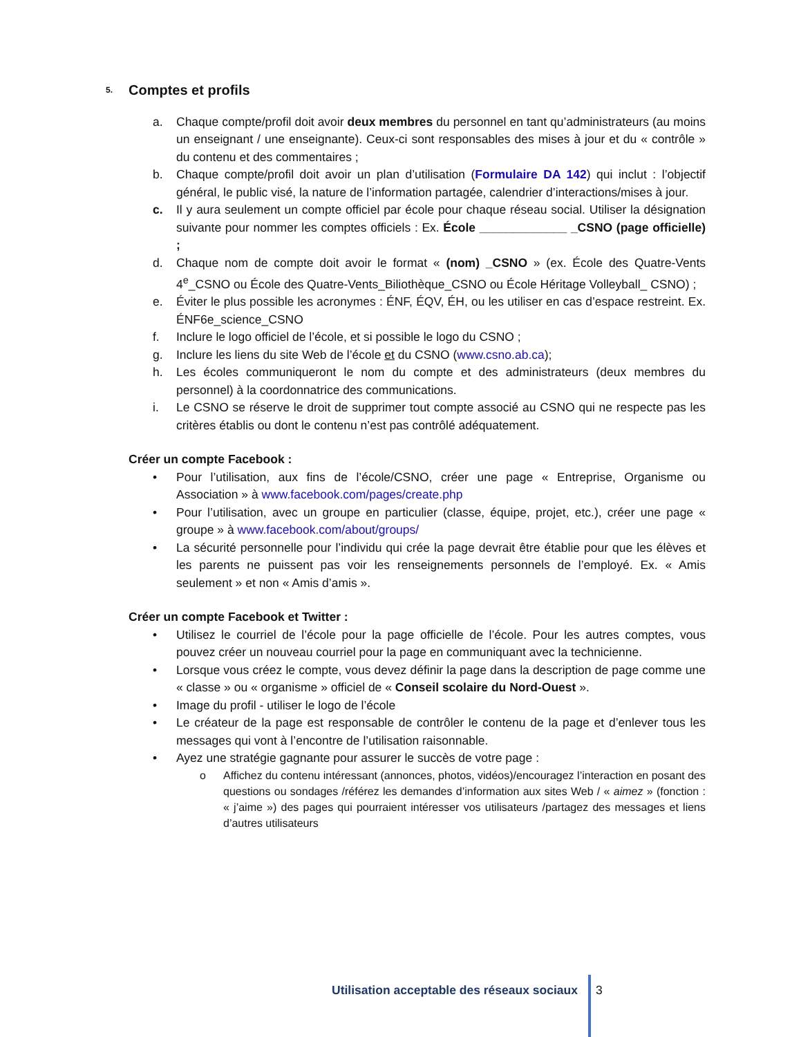5. Comptes et profils
a. Chaque compte/profil doit avoir deux membres du personnel en tant qu’administrateurs (au moins un enseignant / une enseignante). Ceux-ci sont responsables des mises à jour et du « contrôle » du contenu et des commentaires ;
b. Chaque compte/profil doit avoir un plan d’utilisation (Formulaire DA 142) qui inclut : l’objectif général, le public visé, la nature de l’information partagée, calendrier d’interactions/mises à jour.
c. Il y aura seulement un compte officiel par école pour chaque réseau social. Utiliser la désignation suivante pour nommer les comptes officiels : Ex. École _____________ _CSNO (page officielle) ;
d. Chaque nom de compte doit avoir le format « (nom) _CSNO » (ex. École des Quatre-Vents 4<sup>e</sup>_CSNO ou École des Quatre-Vents_Biliothèque_CSNO ou École Héritage Volleyball_ CSNO) ;
e. Éviter le plus possible les acronymes : ÉNF, ÉQV, ÉH, ou les utiliser en cas d’espace restreint. Ex. ÉNF6e_science_CSNO
f. Inclure le logo officiel de l’école, et si possible le logo du CSNO ;
g. Inclure les liens du site Web de l’école et du CSNO (www.csno.ab.ca);
h. Les écoles communiqueront le nom du compte et des administrateurs (deux membres du personnel) à la coordonnatrice des communications.
i. Le CSNO se réserve le droit de supprimer tout compte associé au CSNO qui ne respecte pas les critères établis ou dont le contenu n’est pas contrôlé adéquatement.
Créer un compte Facebook :
• Pour l’utilisation, aux fins de l’école/CSNO, créer une page « Entreprise, Organisme ou Association » à www.facebook.com/pages/create.php
• Pour l’utilisation, avec un groupe en particulier (classe, équipe, projet, etc.), créer une page « groupe » à www.facebook.com/about/groups/
• La sécurité personnelle pour l’individu qui crée la page devrait être établie pour que les élèves et les parents ne puissent pas voir les renseignements personnels de l’employé. Ex. « Amis seulement » et non « Amis d’amis ».
Créer un compte Facebook et Twitter :
• Utilisez le courriel de l’école pour la page officielle de l’école. Pour les autres comptes, vous pouvez créer un nouveau courriel pour la page en communiquant avec la technicienne.
• Lorsque vous créez le compte, vous devez définir la page dans la description de page comme une « classe » ou « organisme » officiel de « Conseil scolaire du Nord-Ouest ».
• Image du profil - utiliser le logo de l’école
• Le créateur de la page est responsable de contrôler le contenu de la page et d’enlever tous les messages qui vont à l’encontre de l’utilisation raisonnable.
• Ayez une stratégie gagnante pour assurer le succès de votre page :
o Affichez du contenu intéressant (annonces, photos, vidéos)/encouragez l’interaction en posant des questions ou sondages /référez les demandes d’information aux sites Web / « aimez » (fonction : « j’aime ») des pages qui pourraient intéresser vos utilisateurs /partagez des messages et liens d’autres utilisateurs
Utilisation acceptable des réseaux sociaux
3